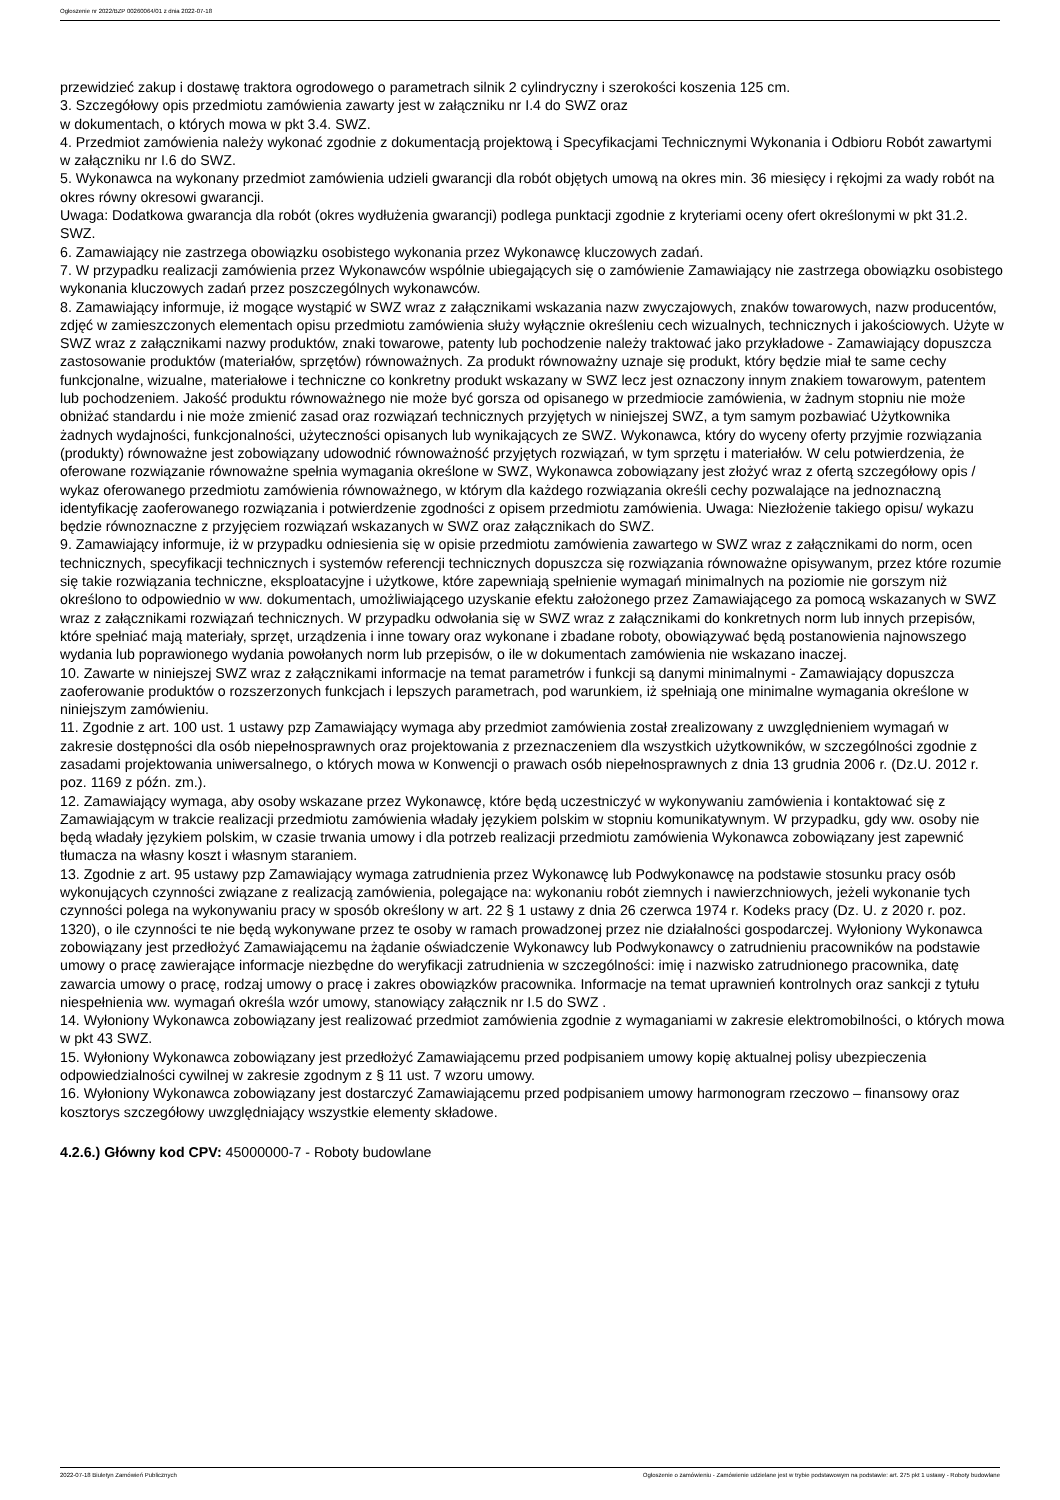Ogłoszenie nr 2022/BZP 00260064/01 z dnia 2022-07-18
przewidzieć zakup i dostawę traktora ogrodowego o parametrach silnik 2 cylindryczny i szerokości koszenia 125 cm.
3. Szczegółowy opis przedmiotu zamówienia zawarty jest w załączniku nr I.4 do SWZ oraz
w dokumentach, o których mowa w pkt 3.4. SWZ.
4. Przedmiot zamówienia należy wykonać zgodnie z dokumentacją projektową i Specyfikacjami Technicznymi Wykonania i Odbioru Robót zawartymi w załączniku nr I.6 do SWZ.
5. Wykonawca na wykonany przedmiot zamówienia udzieli gwarancji dla robót objętych umową na okres min. 36 miesięcy i rękojmi za wady robót na okres równy okresowi gwarancji.
Uwaga: Dodatkowa gwarancja dla robót (okres wydłużenia gwarancji) podlega punktacji zgodnie z kryteriami oceny ofert określonymi w pkt 31.2. SWZ.
6. Zamawiający nie zastrzega obowiązku osobistego wykonania przez Wykonawcę kluczowych zadań.
7. W przypadku realizacji zamówienia przez Wykonawców wspólnie ubiegających się o zamówienie Zamawiający nie zastrzega obowiązku osobistego wykonania kluczowych zadań przez poszczególnych wykonawców.
8. Zamawiający informuje, iż mogące wystąpić w SWZ wraz z załącznikami wskazania nazw zwyczajowych, znaków towarowych, nazw producentów, zdjęć w zamieszczonych elementach opisu przedmiotu zamówienia służy wyłącznie określeniu cech wizualnych, technicznych i jakościowych. Użyte w SWZ wraz z załącznikami nazwy produktów, znaki towarowe, patenty lub pochodzenie należy traktować jako przykładowe - Zamawiający dopuszcza zastosowanie produktów (materiałów, sprzętów) równoważnych. Za produkt równoważny uznaje się produkt, który będzie miał te same cechy funkcjonalne, wizualne, materiałowe i techniczne co konkretny produkt wskazany w SWZ lecz jest oznaczony innym znakiem towarowym, patentem lub pochodzeniem. Jakość produktu równoważnego nie może być gorsza od opisanego w przedmiocie zamówienia, w żadnym stopniu nie może obniżać standardu i nie może zmienić zasad oraz rozwiązań technicznych przyjętych w niniejszej SWZ, a tym samym pozbawiać Użytkownika żadnych wydajności, funkcjonalności, użyteczności opisanych lub wynikających ze SWZ. Wykonawca, który do wyceny oferty przyjmie rozwiązania (produkty) równoważne jest zobowiązany udowodnić równoważność przyjętych rozwiązań, w tym sprzętu i materiałów. W celu potwierdzenia, że oferowane rozwiązanie równoważne spełnia wymagania określone w SWZ, Wykonawca zobowiązany jest złożyć wraz z ofertą szczegółowy opis / wykaz oferowanego przedmiotu zamówienia równoważnego, w którym dla każdego rozwiązania określi cechy pozwalające na jednoznaczną identyfikację zaoferowanego rozwiązania i potwierdzenie zgodności z opisem przedmiotu zamówienia. Uwaga: Niezłożenie takiego opisu/ wykazu będzie równoznaczne z przyjęciem rozwiązań wskazanych w SWZ oraz załącznikach do SWZ.
9. Zamawiający informuje, iż w przypadku odniesienia się w opisie przedmiotu zamówienia zawartego w SWZ wraz z załącznikami do norm, ocen technicznych, specyfikacji technicznych i systemów referencji technicznych dopuszcza się rozwiązania równoważne opisywanym, przez które rozumie się takie rozwiązania techniczne, eksploatacyjne i użytkowe, które zapewniają spełnienie wymagań minimalnych na poziomie nie gorszym niż określono to odpowiednio w ww. dokumentach, umożliwiającego uzyskanie efektu założonego przez Zamawiającego za pomocą wskazanych w SWZ wraz z załącznikami rozwiązań technicznych. W przypadku odwołania się w SWZ wraz z załącznikami do konkretnych norm lub innych przepisów, które spełniać mają materiały, sprzęt, urządzenia i inne towary oraz wykonane i zbadane roboty, obowiązywać będą postanowienia najnowszego wydania lub poprawionego wydania powołanych norm lub przepisów, o ile w dokumentach zamówienia nie wskazano inaczej.
10. Zawarte w niniejszej SWZ wraz z załącznikami informacje na temat parametrów i funkcji są danymi minimalnymi - Zamawiający dopuszcza zaoferowanie produktów o rozszerzonych funkcjach i lepszych parametrach, pod warunkiem, iż spełniają one minimalne wymagania określone w niniejszym zamówieniu.
11. Zgodnie z art. 100 ust. 1 ustawy pzp Zamawiający wymaga aby przedmiot zamówienia został zrealizowany z uwzględnieniem wymagań w zakresie dostępności dla osób niepełnosprawnych oraz projektowania z przeznaczeniem dla wszystkich użytkowników, w szczególności zgodnie z zasadami projektowania uniwersalnego, o których mowa w Konwencji o prawach osób niepełnosprawnych z dnia 13 grudnia 2006 r. (Dz.U. 2012 r. poz. 1169 z późn. zm.).
12. Zamawiający wymaga, aby osoby wskazane przez Wykonawcę, które będą uczestniczyć w wykonywaniu zamówienia i kontaktować się z Zamawiającym w trakcie realizacji przedmiotu zamówienia władały językiem polskim w stopniu komunikatywnym. W przypadku, gdy ww. osoby nie będą władały językiem polskim, w czasie trwania umowy i dla potrzeb realizacji przedmiotu zamówienia Wykonawca zobowiązany jest zapewnić tłumacza na własny koszt i własnym staraniem.
13. Zgodnie z art. 95 ustawy pzp Zamawiający wymaga zatrudnienia przez Wykonawcę lub Podwykonawcę na podstawie stosunku pracy osób wykonujących czynności związane z realizacją zamówienia, polegające na: wykonaniu robót ziemnych i nawierzchniowych, jeżeli wykonanie tych czynności polega na wykonywaniu pracy w sposób określony w art. 22 § 1 ustawy z dnia 26 czerwca 1974 r. Kodeks pracy (Dz. U. z 2020 r. poz. 1320), o ile czynności te nie będą wykonywane przez te osoby w ramach prowadzonej przez nie działalności gospodarczej. Wyłoniony Wykonawca zobowiązany jest przedłożyć Zamawiającemu na żądanie oświadczenie Wykonawcy lub Podwykonawcy o zatrudnieniu pracowników na podstawie umowy o pracę zawierające informacje niezbędne do weryfikacji zatrudnienia w szczególności: imię i nazwisko zatrudnionego pracownika, datę zawarcia umowy o pracę, rodzaj umowy o pracę i zakres obowiązków pracownika. Informacje na temat uprawnień kontrolnych oraz sankcji z tytułu niespełnienia ww. wymagań określa wzór umowy, stanowiący załącznik nr I.5 do SWZ .
14. Wyłoniony Wykonawca zobowiązany jest realizować przedmiot zamówienia zgodnie z wymaganiami w zakresie elektromobilności, o których mowa w pkt 43 SWZ.
15. Wyłoniony Wykonawca zobowiązany jest przedłożyć Zamawiającemu przed podpisaniem umowy kopię aktualnej polisy ubezpieczenia odpowiedzialności cywilnej w zakresie zgodnym z § 11 ust. 7 wzoru umowy.
16. Wyłoniony Wykonawca zobowiązany jest dostarczyć Zamawiającemu przed podpisaniem umowy harmonogram rzeczowo – finansowy oraz kosztorys szczegółowy uwzględniający wszystkie elementy składowe.
4.2.6.) Główny kod CPV: 45000000-7 - Roboty budowlane
2022-07-18 Biuletyn Zamówień Publicznych Ogłoszenie o zamówieniu - Zamówienie udzielane jest w trybie podstawowym na podstawie: art. 275 pkt 1 ustawy - Roboty budowlane